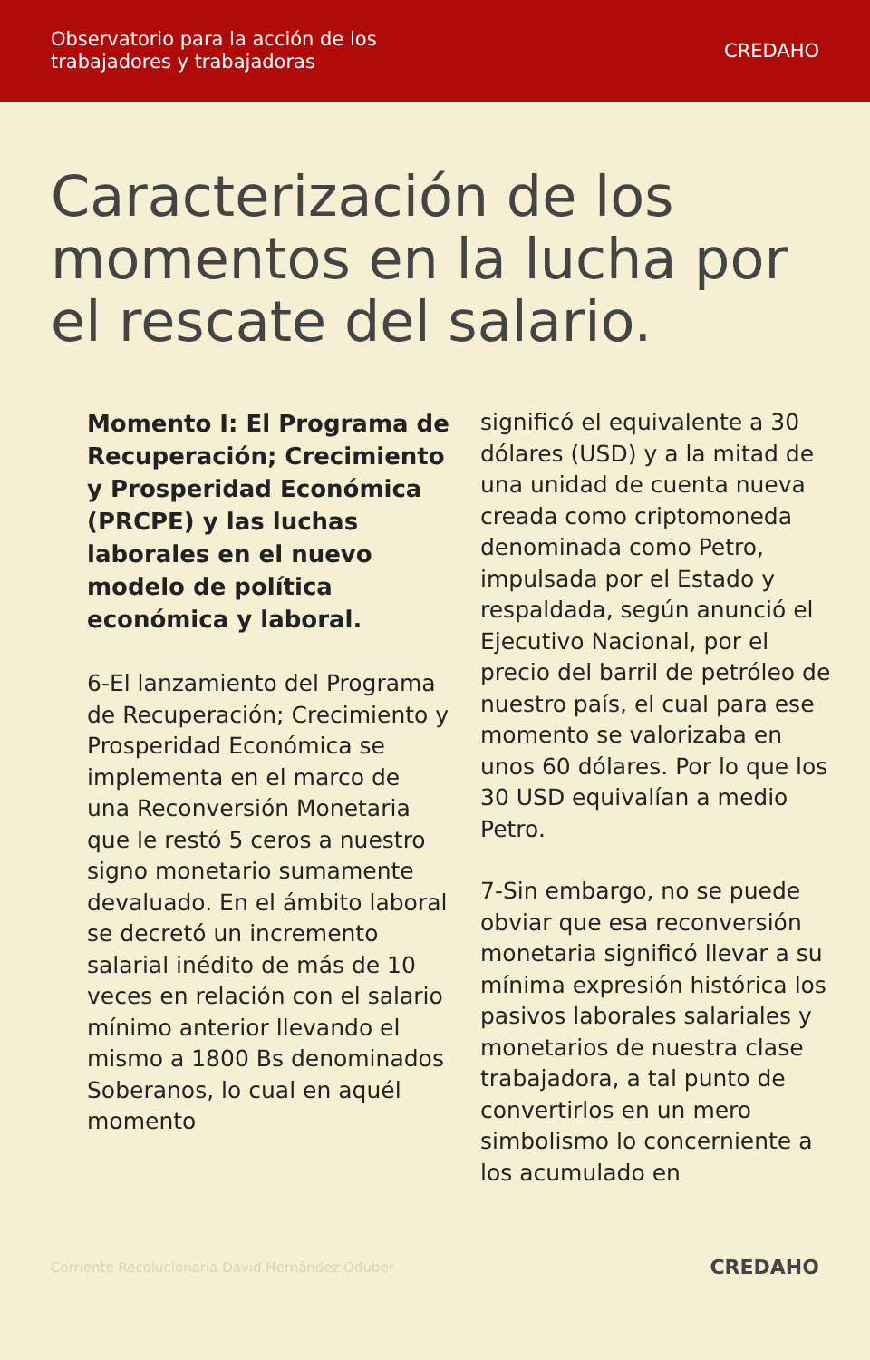Observatorio para la acción de los
trabajadores y trabajadoras
CREDAHO
Caracterización de los momentos en la lucha por el rescate del salario.
Momento I: El Programa de Recuperación; Crecimiento y Prosperidad Económica (PRCPE) y las luchas laborales en el nuevo modelo de política económica y laboral.
6-El lanzamiento del Programa de Recuperación; Crecimiento y Prosperidad Económica se implementa en el marco de una Reconversión Monetaria que le restó 5 ceros a nuestro signo monetario sumamente devaluado. En el ámbito laboral se decretó un incremento salarial inédito de más de 10 veces en relación con el salario mínimo anterior llevando el mismo a 1800 Bs denominados Soberanos, lo cual en aquél momento
significó el equivalente a 30 dólares (USD) y a la mitad de una unidad de cuenta nueva creada como criptomoneda denominada como Petro, impulsada por el Estado y respaldada, según anunció el Ejecutivo Nacional, por el precio del barril de petróleo de nuestro país, el cual para ese momento se valorizaba en unos 60 dólares. Por lo que los 30 USD equivalían a medio Petro.
7-Sin embargo, no se puede obviar que esa reconversión monetaria significó llevar a su mínima expresión histórica los pasivos laborales salariales y monetarios de nuestra clase trabajadora, a tal punto de convertirlos en un mero simbolismo lo concerniente a los acumulado en
Corriente Recolucionaria David Hernández Oduber CREDAHO